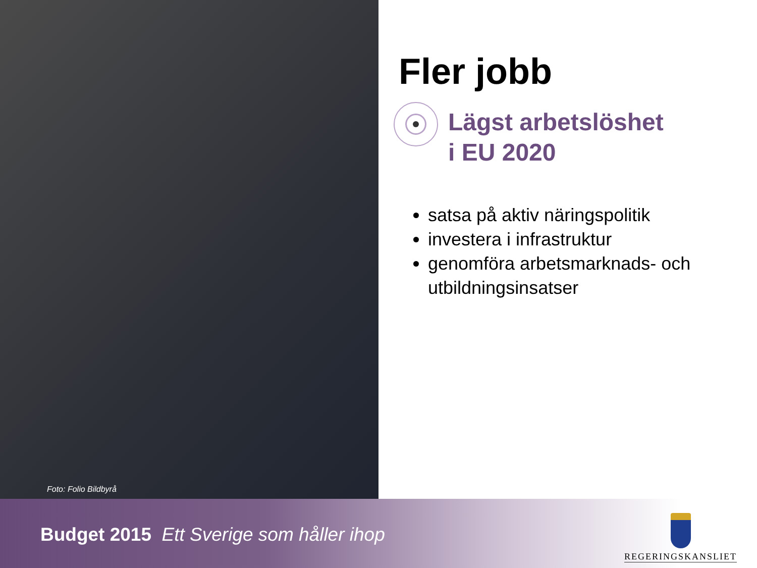Foto: Folio Bildbyrå
Fler jobb
Lägst arbetslöshet
i EU 2020
satsa på aktiv näringspolitik
investera i infrastruktur
genomföra arbetsmarknads- och utbildningsinsatser
Budget 2015 Ett Sverige som håller ihop
REGERINGSKANSLIET